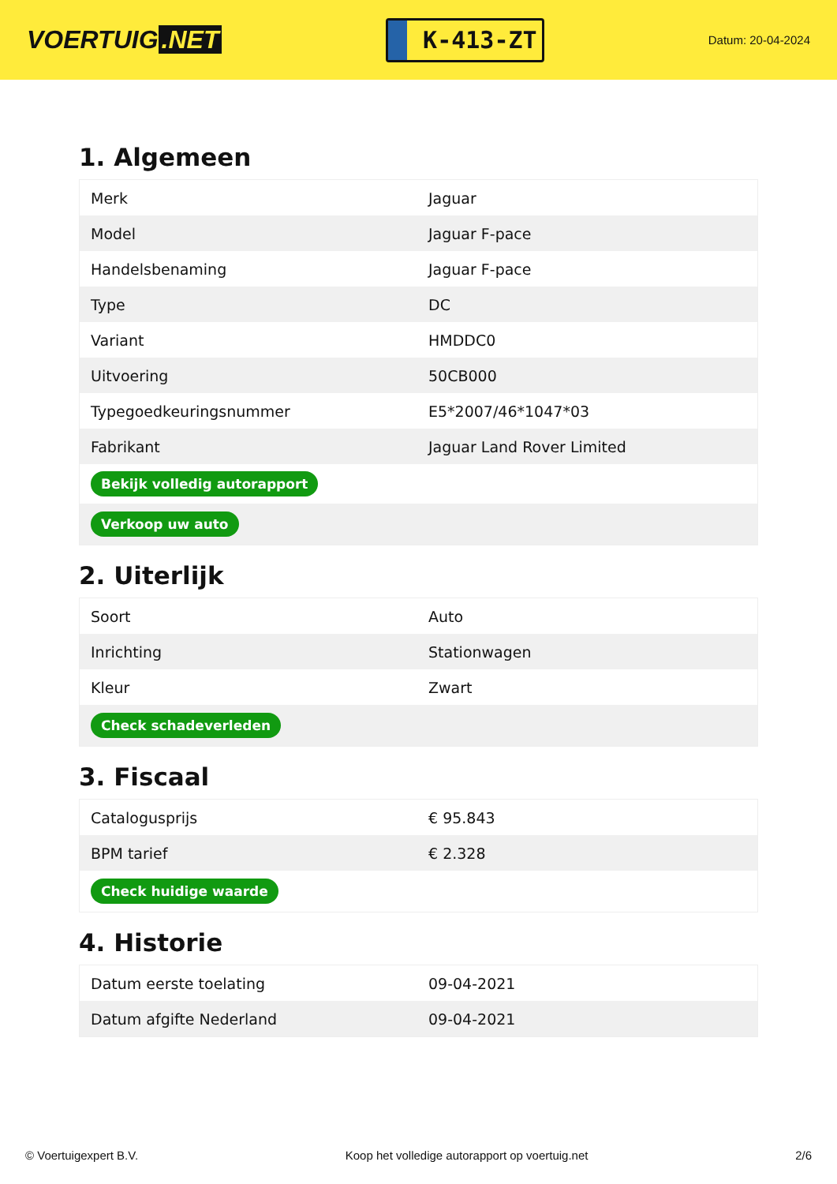VOERTUIG.NET
K-413-ZT
Datum: 20-04-2024
1. Algemeen
| Merk | Jaguar |
| Model | Jaguar F-pace |
| Handelsbenaming | Jaguar F-pace |
| Type | DC |
| Variant | HMDDC0 |
| Uitvoering | 50CB000 |
| Typegoedkeuringsnummer | E5*2007/46*1047*03 |
| Fabrikant | Jaguar Land Rover Limited |
| Bekijk volledig autorapport | |
| Verkoop uw auto | |
2. Uiterlijk
| Soort | Auto |
| Inrichting | Stationwagen |
| Kleur | Zwart |
| Check schadeverleden | |
3. Fiscaal
| Catalogusprijs | € 95.843 |
| BPM tarief | € 2.328 |
| Check huidige waarde | |
4. Historie
| Datum eerste toelating | 09-04-2021 |
| Datum afgifte Nederland | 09-04-2021 |
© Voertuigexpert B.V. Koop het volledige autorapport op voertuig.net 2/6